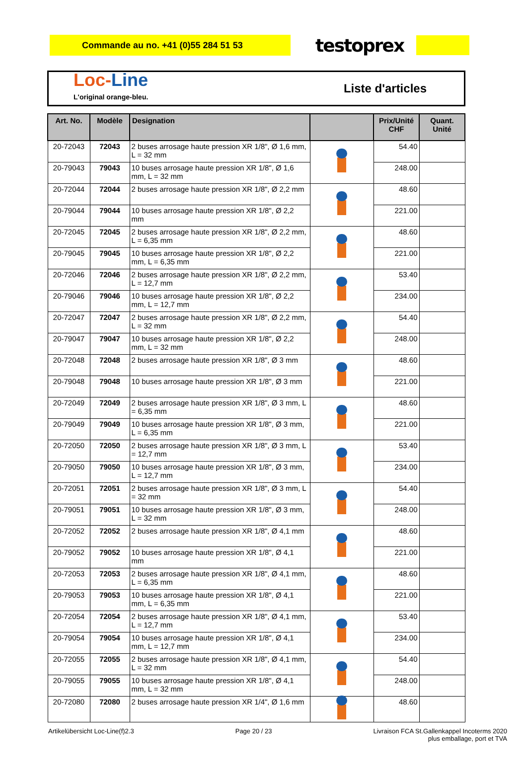Commande au no. +41 (0)55 284 51 53
testoprex
Loc-Line
L'original orange-bleu.
Liste d'articles
| Art. No. | Modèle | Designation | | Prix/Unité CHF | Quant. Unité |
| --- | --- | --- | --- | --- | --- |
| 20-72043 | 72043 | 2 buses arrosage haute pression XR 1/8", Ø 1,6 mm, L = 32 mm | | 54.40 | |
| 20-79043 | 79043 | 10 buses arrosage haute pression XR 1/8", Ø 1,6 mm, L = 32 mm | | 248.00 | |
| 20-72044 | 72044 | 2 buses arrosage haute pression XR 1/8", Ø 2,2 mm | | 48.60 | |
| 20-79044 | 79044 | 10 buses arrosage haute pression XR 1/8", Ø 2,2 mm | | 221.00 | |
| 20-72045 | 72045 | 2 buses arrosage haute pression XR 1/8", Ø 2,2 mm, L = 6,35 mm | | 48.60 | |
| 20-79045 | 79045 | 10 buses arrosage haute pression XR 1/8", Ø 2,2 mm, L = 6,35 mm | | 221.00 | |
| 20-72046 | 72046 | 2 buses arrosage haute pression XR 1/8", Ø 2,2 mm, L = 12,7 mm | | 53.40 | |
| 20-79046 | 79046 | 10 buses arrosage haute pression XR 1/8", Ø 2,2 mm, L = 12,7 mm | | 234.00 | |
| 20-72047 | 72047 | 2 buses arrosage haute pression XR 1/8", Ø 2,2 mm, L = 32 mm | | 54.40 | |
| 20-79047 | 79047 | 10 buses arrosage haute pression XR 1/8", Ø 2,2 mm, L = 32 mm | | 248.00 | |
| 20-72048 | 72048 | 2 buses arrosage haute pression XR 1/8", Ø 3 mm | | 48.60 | |
| 20-79048 | 79048 | 10 buses arrosage haute pression XR 1/8", Ø 3 mm | | 221.00 | |
| 20-72049 | 72049 | 2 buses arrosage haute pression XR 1/8", Ø 3 mm, L = 6,35 mm | | 48.60 | |
| 20-79049 | 79049 | 10 buses arrosage haute pression XR 1/8", Ø 3 mm, L = 6,35 mm | | 221.00 | |
| 20-72050 | 72050 | 2 buses arrosage haute pression XR 1/8", Ø 3 mm, L = 12,7 mm | | 53.40 | |
| 20-79050 | 79050 | 10 buses arrosage haute pression XR 1/8", Ø 3 mm, L = 12,7 mm | | 234.00 | |
| 20-72051 | 72051 | 2 buses arrosage haute pression XR 1/8", Ø 3 mm, L = 32 mm | | 54.40 | |
| 20-79051 | 79051 | 10 buses arrosage haute pression XR 1/8", Ø 3 mm, L = 32 mm | | 248.00 | |
| 20-72052 | 72052 | 2 buses arrosage haute pression XR 1/8", Ø 4,1 mm | | 48.60 | |
| 20-79052 | 79052 | 10 buses arrosage haute pression XR 1/8", Ø 4,1 mm | | 221.00 | |
| 20-72053 | 72053 | 2 buses arrosage haute pression XR 1/8", Ø 4,1 mm, L = 6,35 mm | | 48.60 | |
| 20-79053 | 79053 | 10 buses arrosage haute pression XR 1/8", Ø 4,1 mm, L = 6,35 mm | | 221.00 | |
| 20-72054 | 72054 | 2 buses arrosage haute pression XR 1/8", Ø 4,1 mm, L = 12,7 mm | | 53.40 | |
| 20-79054 | 79054 | 10 buses arrosage haute pression XR 1/8", Ø 4,1 mm, L = 12,7 mm | | 234.00 | |
| 20-72055 | 72055 | 2 buses arrosage haute pression XR 1/8", Ø 4,1 mm, L = 32 mm | | 54.40 | |
| 20-79055 | 79055 | 10 buses arrosage haute pression XR 1/8", Ø 4,1 mm, L = 32 mm | | 248.00 | |
| 20-72080 | 72080 | 2 buses arrosage haute pression XR 1/4", Ø 1,6 mm | | 48.60 | |
Artikelübersicht Loc-Line(f)2.3 Page 20 / 23 Livraison FCA St.Gallenkappel Incoterms 2020
plus emballage, port et TVA